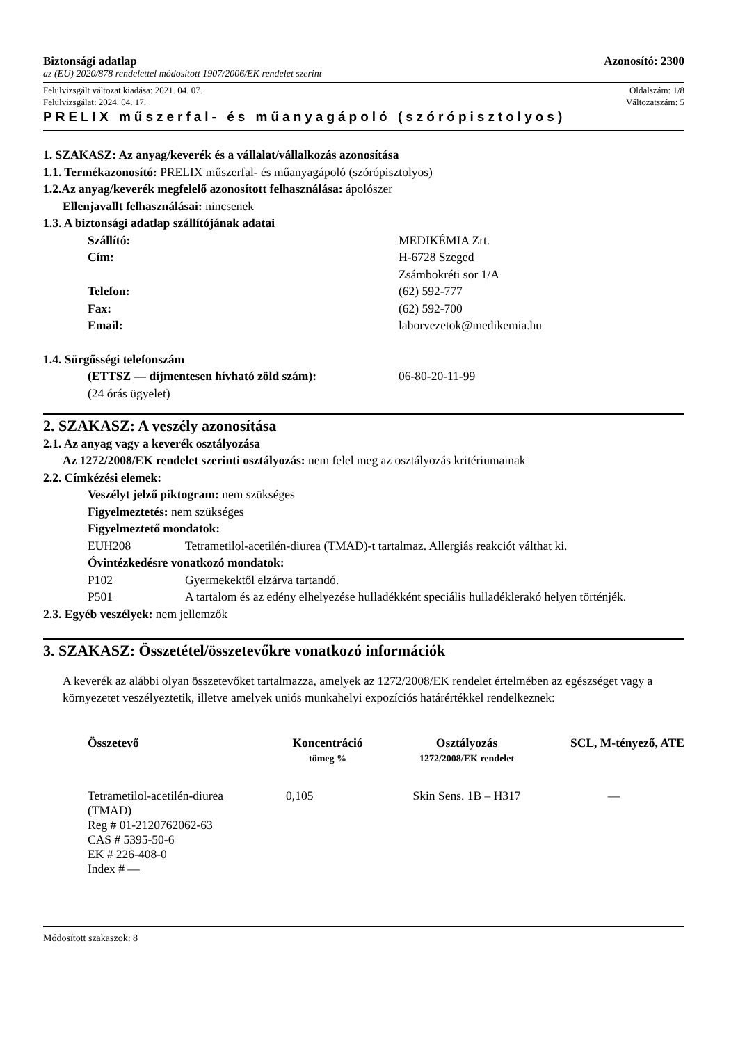Biztonsági adatlap Azonosító: 2300
az (EU) 2020/878 rendelettel módosított 1907/2006/EK rendelet szerint
Felülvizsgált változat kiadása: 2021. 04. 07. Oldalszám: 1/8
Felülvizsgálat: 2024. 04. 17. Változatszám: 5
PRELIX műszerfal- és műanyagápoló (szórópisztolyos)
1. SZAKASZ: Az anyag/keverék és a vállalat/vállalkozás azonosítása
1.1. Termékazonosító: PRELIX műszerfal- és műanyagápoló (szórópisztolyos)
1.2.Az anyag/keverék megfelelő azonosított felhasználása: ápolószer
Ellenjavallt felhasználásai: nincsenek
1.3. A biztonsági adatlap szállítójának adatai
Szállító: MEDIKÉMIA Zrt.
Cím: H-6728 Szeged
Zsámbokréti sor 1/A
Telefon: (62) 592-777
Fax: (62) 592-700
Email: laborvezetok@medikemia.hu
1.4. Sürgősségi telefonszám
(ETTSZ — díjmentesen hívható zöld szám): 06-80-20-11-99
(24 órás ügyelet)
2. SZAKASZ: A veszély azonosítása
2.1. Az anyag vagy a keverék osztályozása
Az 1272/2008/EK rendelet szerinti osztályozás: nem felel meg az osztályozás kritériumainak
2.2. Címkézési elemek:
Veszélyt jelző piktogram: nem szükséges
Figyelmeztetés: nem szükséges
Figyelmeztető mondatok:
EUH208 Tetrametilol-acetilén-diurea (TMAD)-t tartalmaz. Allergiás reakciót válthat ki.
Óvintézkedésre vonatkozó mondatok:
P102 Gyermekektől elzárva tartandó.
P501 A tartalom és az edény elhelyezése hulladékként speciális hulladéklerakó helyen történjék.
2.3. Egyéb veszélyek: nem jellemzők
3. SZAKASZ: Összetétel/összetevőkre vonatkozó információk
A keverék az alábbi olyan összetevőket tartalmazza, amelyek az 1272/2008/EK rendelet értelmében az egészséget vagy a környezetet veszélyeztetik, illetve amelyek uniós munkahelyi expozíciós határértékkel rendelkeznek:
| Összetevő | Koncentráció tömeg % | Osztályozás 1272/2008/EK rendelet | SCL, M-tényező, ATE |
| --- | --- | --- | --- |
| Tetrametilol-acetilén-diurea (TMAD) Reg # 01-2120762062-63 CAS # 5395-50-6 EK # 226-408-0 Index # — | 0,105 | Skin Sens. 1B – H317 | — |
Módosított szakaszok: 8